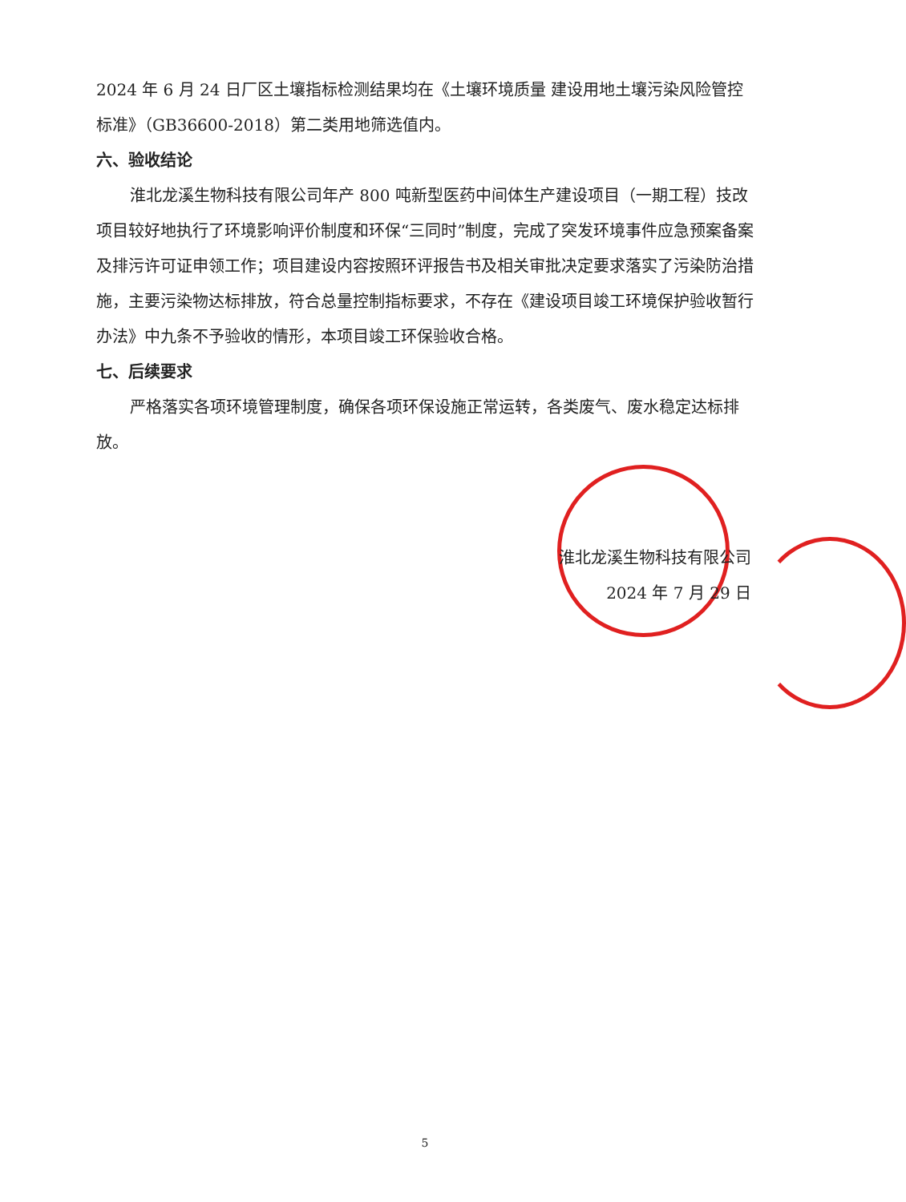2024 年 6 月 24 日厂区土壤指标检测结果均在《土壤环境质量 建设用地土壤污染风险管控标准》（GB36600-2018）第二类用地筛选值内。
六、验收结论
淮北龙溪生物科技有限公司年产 800 吨新型医药中间体生产建设项目（一期工程）技改项目较好地执行了环境影响评价制度和环保“三同时”制度，完成了突发环境事件应急预案备案及排污许可证申领工作；项目建设内容按照环评报告书及相关审批决定要求落实了污染防治措施，主要污染物达标排放，符合总量控制指标要求，不存在《建设项目竣工环境保护验收暂行办法》中九条不予验收的情形，本项目竣工环保验收合格。
七、后续要求
严格落实各项环境管理制度，确保各项环保设施正常运转，各类废气、废水稳定达标排放。
淮北龙溪生物科技有限公司
2024 年 7 月 29 日
5